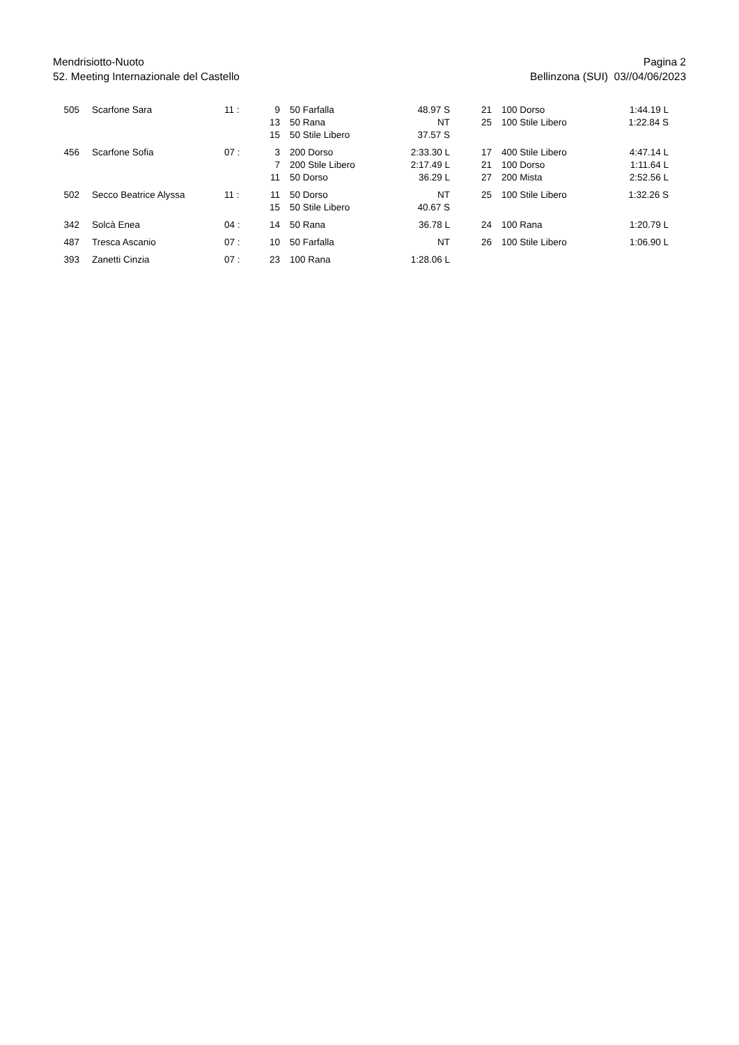Mendrisiotto-Nuoto
52. Meeting Internazionale del Castello
Pagina 2
Bellinzona (SUI) 03//04/06/2023
| 505 | Scarfone Sara | 11 : | 9 | 50 Farfalla | 48.97 S | 21 | 100 Dorso | 1:44.19 L |
| | | | 13 | 50 Rana | NT | 25 | 100 Stile Libero | 1:22.84 S |
| | | | 15 | 50 Stile Libero | 37.57 S | | | |
| 456 | Scarfone Sofia | 07 : | 3 | 200 Dorso | 2:33.30 L | 17 | 400 Stile Libero | 4:47.14 L |
| | | | 7 | 200 Stile Libero | 2:17.49 L | 21 | 100 Dorso | 1:11.64 L |
| | | | 11 | 50 Dorso | 36.29 L | 27 | 200 Mista | 2:52.56 L |
| 502 | Secco Beatrice Alyssa | 11 : | 11 | 50 Dorso | NT | 25 | 100 Stile Libero | 1:32.26 S |
| | | | 15 | 50 Stile Libero | 40.67 S | | | |
| 342 | Solcà Enea | 04 : | 14 | 50 Rana | 36.78 L | 24 | 100 Rana | 1:20.79 L |
| 487 | Tresca Ascanio | 07 : | 10 | 50 Farfalla | NT | 26 | 100 Stile Libero | 1:06.90 L |
| 393 | Zanetti Cinzia | 07 : | 23 | 100 Rana | 1:28.06 L | | | |